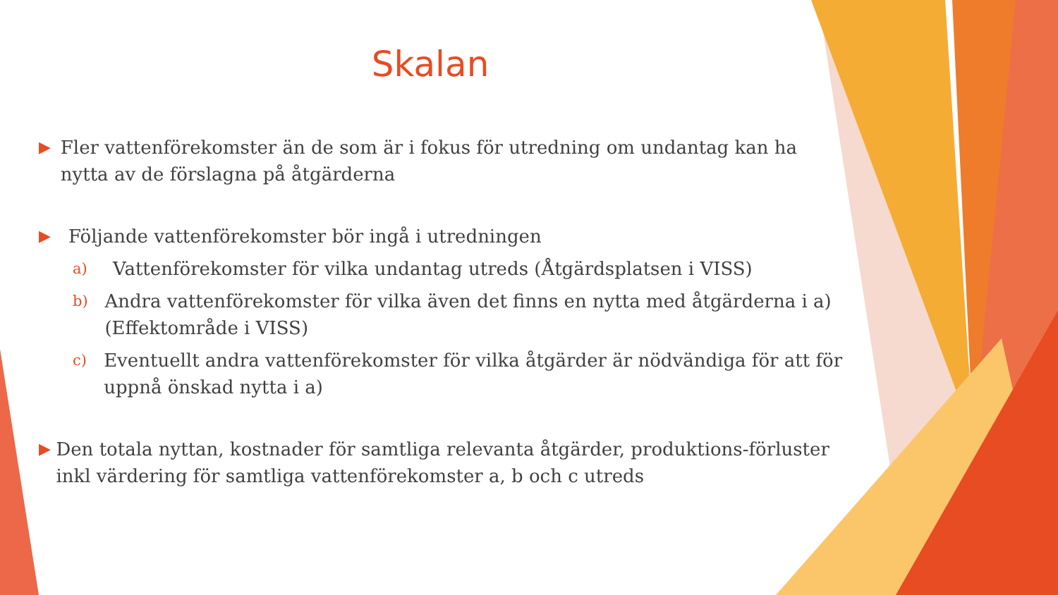Skalan
▶ Fler vattenförekomster än de som är i fokus för utredning om undantag kan ha nytta av de förslagna på åtgärderna
▶ Följande vattenförekomster bör ingå i utredningen
a) Vattenförekomster för vilka undantag utreds (Åtgärdsplatsen i VISS)
b) Andra vattenförekomster för vilka även det finns en nytta med åtgärderna i a) (Effektområde i VISS)
c) Eventuellt andra vattenförekomster för vilka åtgärder är nödvändiga för att för uppnå önskad nytta i a)
▶ Den totala nyttan, kostnader för samtliga relevanta åtgärder, produktions-förluster inkl värdering för samtliga vattenförekomster a, b och c utreds